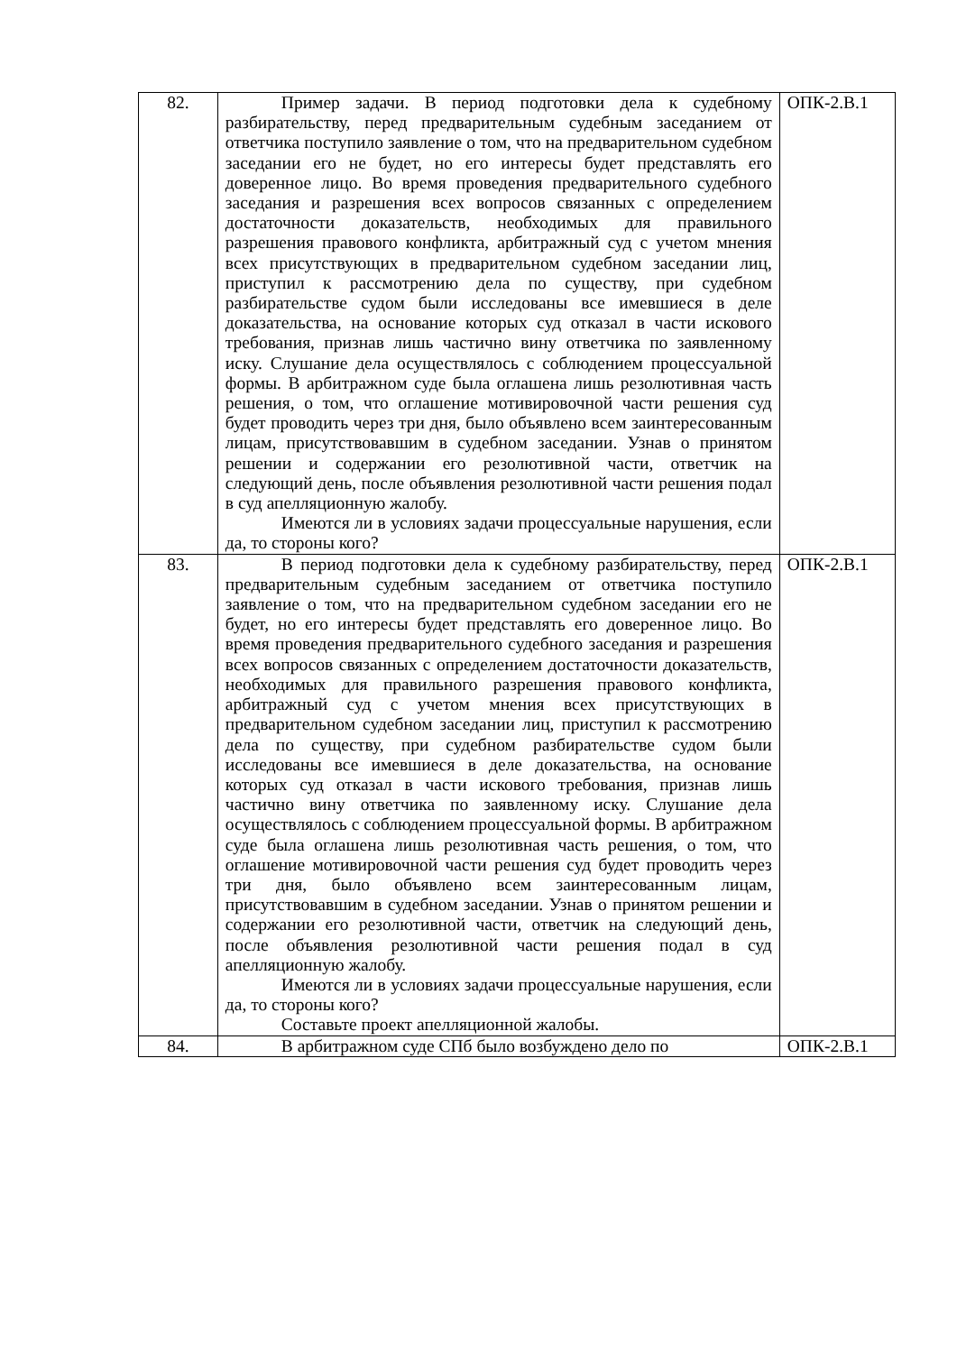| 82. | Пример задачи. В период подготовки дела к судебному разбирательству, перед предварительным судебным заседанием от ответчика поступило заявление о том, что на предварительном судебном заседании его не будет, но его интересы будет представлять его доверенное лицо. Во время проведения предварительного судебного заседания и разрешения всех вопросов связанных с определением достаточности доказательств, необходимых для правильного разрешения правового конфликта, арбитражный суд с учетом мнения всех присутствующих в предварительном судебном заседании лиц, приступил к рассмотрению дела по существу, при судебном разбирательстве судом были исследованы все имевшиеся в деле доказательства, на основание которых суд отказал в части искового требования, признав лишь частично вину ответчика по заявленному иску. Слушание дела осуществлялось с соблюдением процессуальной формы. В арбитражном суде была оглашена лишь резолютивная часть решения, о том, что оглашение мотивировочной части решения суд будет проводить через три дня, было объявлено всем заинтересованным лицам, присутствовавшим в судебном заседании. Узнав о принятом решении и содержании его резолютивной части, ответчик на следующий день, после объявления резолютивной части решения подал в суд апелляционную жалобу. Имеются ли в условиях задачи процессуальные нарушения, если да, то стороны кого? | ОПК-2.В.1 |
| 83. | В период подготовки дела к судебному разбирательству, перед предварительным судебным заседанием от ответчика поступило заявление о том, что на предварительном судебном заседании его не будет, но его интересы будет представлять его доверенное лицо. Во время проведения предварительного судебного заседания и разрешения всех вопросов связанных с определением достаточности доказательств, необходимых для правильного разрешения правового конфликта, арбитражный суд с учетом мнения всех присутствующих в предварительном судебном заседании лиц, приступил к рассмотрению дела по существу, при судебном разбирательстве судом были исследованы все имевшиеся в деле доказательства, на основание которых суд отказал в части искового требования, признав лишь частично вину ответчика по заявленному иску. Слушание дела осуществлялось с соблюдением процессуальной формы. В арбитражном суде была оглашена лишь резолютивная часть решения, о том, что оглашение мотивировочной части решения суд будет проводить через три дня, было объявлено всем заинтересованным лицам, присутствовавшим в судебном заседании. Узнав о принятом решении и содержании его резолютивной части, ответчик на следующий день, после объявления резолютивной части решения подал в суд апелляционную жалобу. Имеются ли в условиях задачи процессуальные нарушения, если да, то стороны кого? Составьте проект апелляционной жалобы. | ОПК-2.В.1 |
| 84. | В арбитражном суде СПб было возбуждено дело по | ОПК-2.В.1 |